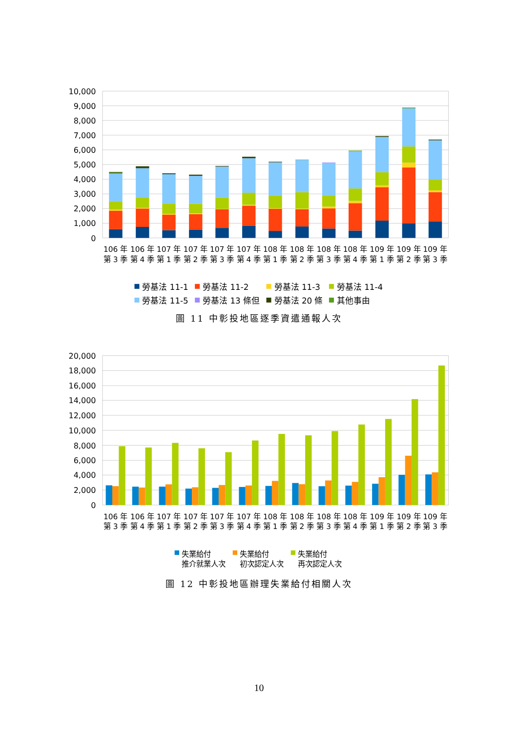10,000
9,000
8,000
7,000
6,000
5,000
4,000
3,000
2,000
1,000
0
106 年
第 3 季
106 年
第 4 季
107 年
第 1 季
107 年
第 2 季
107 年
第 3 季
107 年
第 4 季
108 年
第 1 季
108 年
第 2 季
108 年
第 3 季
108 年
第 4 季
109 年
第 1 季
109 年
第 2 季
109 年
第 3 季
勞基法 11-1
勞基法 11-2
勞基法 11-3
勞基法 11-4
勞基法 11-5
勞基法 13 條但
勞基法 20 條
其他事由
圖 11 中彰投地區逐季資遣通報人次
20,000
18,000
16,000
14,000
12,000
10,000
8,000
6,000
4,000
2,000
0
106 年
第 3 季
106 年
第 4 季
107 年
第 1 季
107 年
第 2 季
107 年
第 3 季
107 年
第 4 季
108 年
第 1 季
108 年
第 2 季
108 年
第 3 季
108 年
第 4 季
109 年
第 1 季
109 年
第 2 季
109 年
第 3 季
失業給付
推介就業人次
失業給付
初次認定人次
失業給付
再次認定人次
圖 12 中彰投地區辦理失業給付相關人次
10